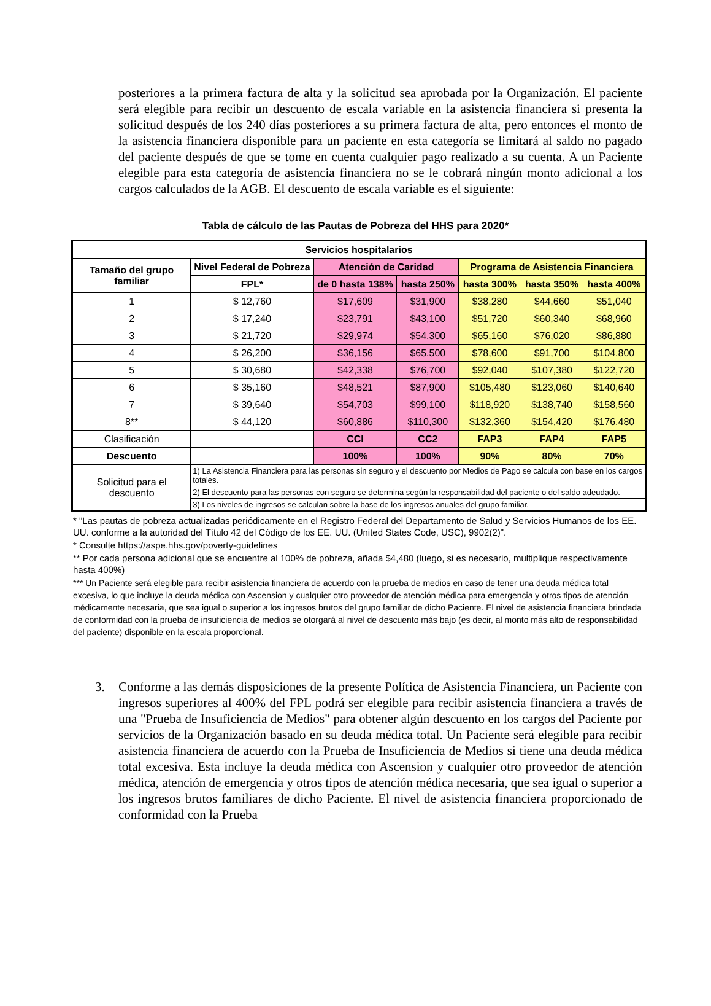posteriores a la primera factura de alta y la solicitud sea aprobada por la Organización. El paciente será elegible para recibir un descuento de escala variable en la asistencia financiera si presenta la solicitud después de los 240 días posteriores a su primera factura de alta, pero entonces el monto de la asistencia financiera disponible para un paciente en esta categoría se limitará al saldo no pagado del paciente después de que se tome en cuenta cualquier pago realizado a su cuenta. A un Paciente elegible para esta categoría de asistencia financiera no se le cobrará ningún monto adicional a los cargos calculados de la AGB. El descuento de escala variable es el siguiente:
Tabla de cálculo de las Pautas de Pobreza del HHS para 2020*
| Servicios hospitalarios | | | | | | |
| --- | --- | --- | --- | --- | --- | --- |
| Tamaño del grupo familiar | Nivel Federal de Pobreza | Atención de Caridad | | Programa de Asistencia Financiera | | |
| | FPL* | de 0 hasta 138% | hasta 250% | hasta 300% | hasta 350% | hasta 400% |
| 1 | $ 12,760 | $17,609 | $31,900 | $38,280 | $44,660 | $51,040 |
| 2 | $ 17,240 | $23,791 | $43,100 | $51,720 | $60,340 | $68,960 |
| 3 | $ 21,720 | $29,974 | $54,300 | $65,160 | $76,020 | $86,880 |
| 4 | $ 26,200 | $36,156 | $65,500 | $78,600 | $91,700 | $104,800 |
| 5 | $ 30,680 | $42,338 | $76,700 | $92,040 | $107,380 | $122,720 |
| 6 | $ 35,160 | $48,521 | $87,900 | $105,480 | $123,060 | $140,640 |
| 7 | $ 39,640 | $54,703 | $99,100 | $118,920 | $138,740 | $158,560 |
| 8** | $ 44,120 | $60,886 | $110,300 | $132,360 | $154,420 | $176,480 |
| Clasificación | | CCI | CC2 | FAP3 | FAP4 | FAP5 |
| Descuento | | 100% | 100% | 90% | 80% | 70% |
| Solicitud para el descuento | 1) La Asistencia Financiera para las personas sin seguro y el descuento por Medios de Pago se calcula con base en los cargos totales. | | | | | |
| | 2) El descuento para las personas con seguro se determina según la responsabilidad del paciente o del saldo adeudado. | | | | | |
| | 3) Los niveles de ingresos se calculan sobre la base de los ingresos anuales del grupo familiar. | | | | | |
* "Las pautas de pobreza actualizadas periódicamente en el Registro Federal del Departamento de Salud y Servicios Humanos de los EE. UU. conforme a la autoridad del Título 42 del Código de los EE. UU. (United States Code, USC), 9902(2)".
* Consulte https://aspe.hhs.gov/poverty-guidelines
** Por cada persona adicional que se encuentre al 100% de pobreza, añada $4,480 (luego, si es necesario, multiplique respectivamente hasta 400%)
*** Un Paciente será elegible para recibir asistencia financiera de acuerdo con la prueba de medios en caso de tener una deuda médica total excesiva, lo que incluye la deuda médica con Ascension y cualquier otro proveedor de atención médica para emergencia y otros tipos de atención médicamente necesaria, que sea igual o superior a los ingresos brutos del grupo familiar de dicho Paciente. El nivel de asistencia financiera brindada de conformidad con la prueba de insuficiencia de medios se otorgará al nivel de descuento más bajo (es decir, al monto más alto de responsabilidad del paciente) disponible en la escala proporcional.
3. Conforme a las demás disposiciones de la presente Política de Asistencia Financiera, un Paciente con ingresos superiores al 400% del FPL podrá ser elegible para recibir asistencia financiera a través de una "Prueba de Insuficiencia de Medios" para obtener algún descuento en los cargos del Paciente por servicios de la Organización basado en su deuda médica total. Un Paciente será elegible para recibir asistencia financiera de acuerdo con la Prueba de Insuficiencia de Medios si tiene una deuda médica total excesiva. Esta incluye la deuda médica con Ascension y cualquier otro proveedor de atención médica, atención de emergencia y otros tipos de atención médica necesaria, que sea igual o superior a los ingresos brutos familiares de dicho Paciente. El nivel de asistencia financiera proporcionado de conformidad con la Prueba